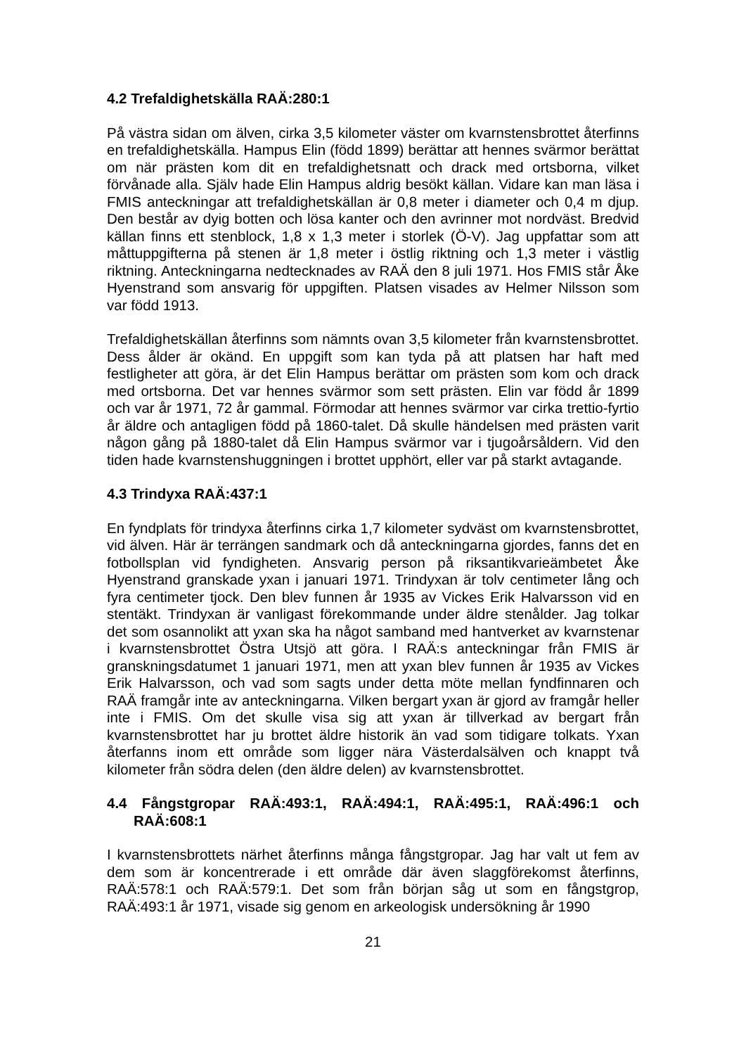4.2 Trefaldighetskälla RAÄ:280:1
På västra sidan om älven, cirka 3,5 kilometer väster om kvarnstensbrottet återfinns en trefaldighetskälla. Hampus Elin (född 1899) berättar att hennes svärmor berättat om när prästen kom dit en trefaldighetsnatt och drack med ortsborna, vilket förvånade alla. Själv hade Elin Hampus aldrig besökt källan. Vidare kan man läsa i FMIS anteckningar att trefaldighetskällan är 0,8 meter i diameter och 0,4 m djup. Den består av dyig botten och lösa kanter och den avrinner mot nordväst. Bredvid källan finns ett stenblock, 1,8 x 1,3 meter i storlek (Ö-V). Jag uppfattar som att måttuppgifterna på stenen är 1,8 meter i östlig riktning och 1,3 meter i västlig riktning. Anteckningarna nedtecknades av RAÄ den 8 juli 1971. Hos FMIS står Åke Hyenstrand som ansvarig för uppgiften. Platsen visades av Helmer Nilsson som var född 1913.
Trefaldighetskällan återfinns som nämnts ovan 3,5 kilometer från kvarnstensbrottet. Dess ålder är okänd. En uppgift som kan tyda på att platsen har haft med festligheter att göra, är det Elin Hampus berättar om prästen som kom och drack med ortsborna. Det var hennes svärmor som sett prästen. Elin var född år 1899 och var år 1971, 72 år gammal. Förmodar att hennes svärmor var cirka trettio-fyrtio år äldre och antagligen född på 1860-talet. Då skulle händelsen med prästen varit någon gång på 1880-talet då Elin Hampus svärmor var i tjugoårsåldern. Vid den tiden hade kvarnstenshuggningen i brottet upphört, eller var på starkt avtagande.
4.3 Trindyxa RAÄ:437:1
En fyndplats för trindyxa återfinns cirka 1,7 kilometer sydväst om kvarnstensbrottet, vid älven. Här är terrängen sandmark och då anteckningarna gjordes, fanns det en fotbollsplan vid fyndigheten. Ansvarig person på riksantikvarieämbetet Åke Hyenstrand granskade yxan i januari 1971. Trindyxan är tolv centimeter lång och fyra centimeter tjock. Den blev funnen år 1935 av Vickes Erik Halvarsson vid en stentäkt. Trindyxan är vanligast förekommande under äldre stenålder. Jag tolkar det som osannolikt att yxan ska ha något samband med hantverket av kvarnstenar i kvarnstensbrottet Östra Utsjö att göra. I RAÄ:s anteckningar från FMIS är granskningsdatumet 1 januari 1971, men att yxan blev funnen år 1935 av Vickes Erik Halvarsson, och vad som sagts under detta möte mellan fyndfinnaren och RAÄ framgår inte av anteckningarna. Vilken bergart yxan är gjord av framgår heller inte i FMIS. Om det skulle visa sig att yxan är tillverkad av bergart från kvarnstensbrottet har ju brottet äldre historik än vad som tidigare tolkats. Yxan återfanns inom ett område som ligger nära Västerdalsälven och knappt två kilometer från södra delen (den äldre delen) av kvarnstensbrottet.
4.4 Fångstgropar RAÄ:493:1, RAÄ:494:1, RAÄ:495:1, RAÄ:496:1 och RAÄ:608:1
I kvarnstensbrottets närhet återfinns många fångstgropar. Jag har valt ut fem av dem som är koncentrerade i ett område där även slaggförekomst återfinns, RAÄ:578:1 och RAÄ:579:1. Det som från början såg ut som en fångstgrop, RAÄ:493:1 år 1971, visade sig genom en arkeologisk undersökning år 1990
21